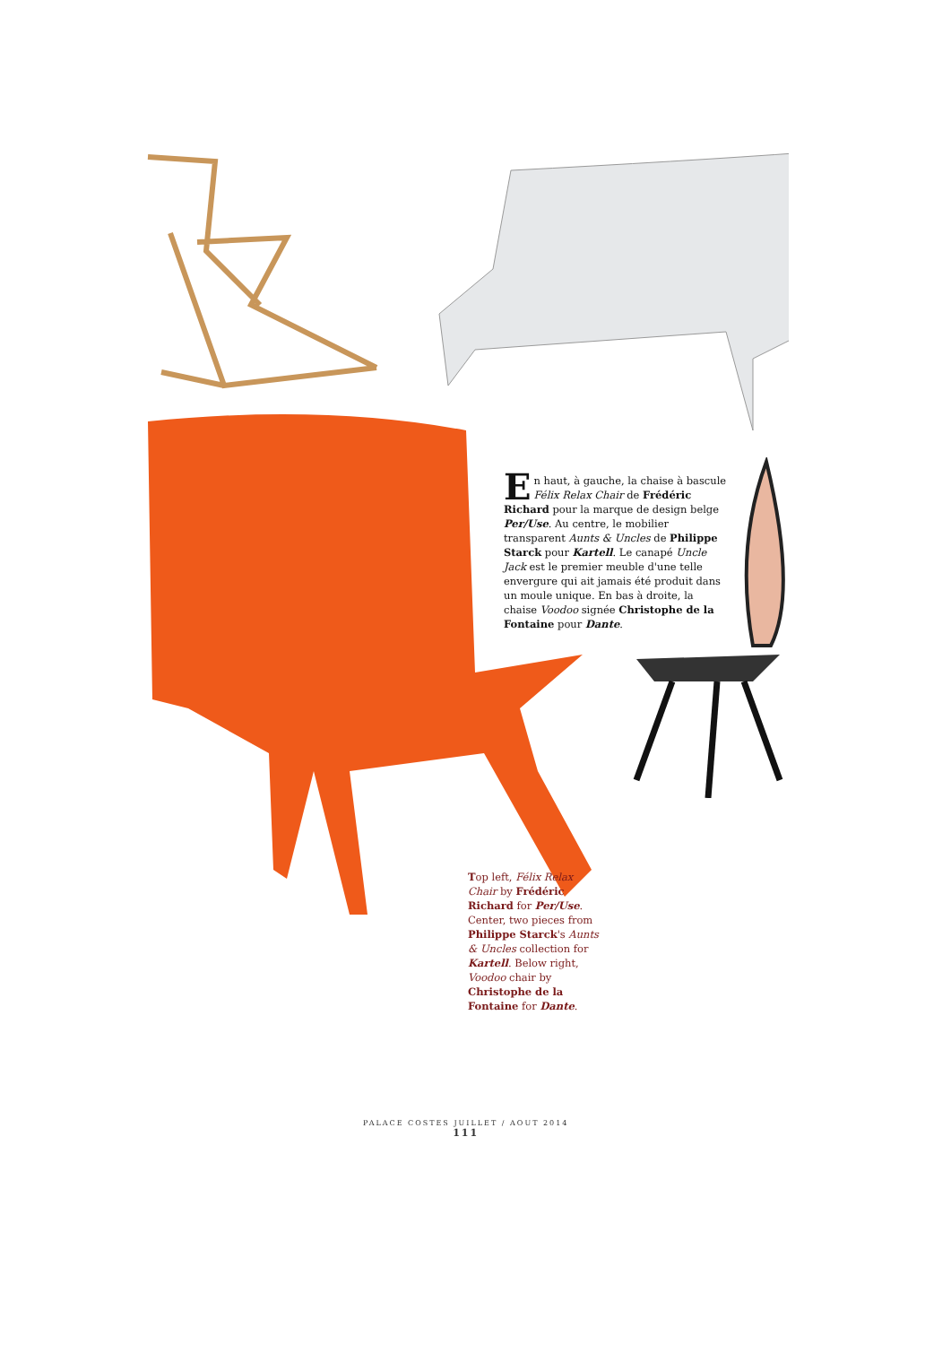En haut, à gauche, la chaise à bascule Félix Relax Chair de Frédéric Richard pour la marque de design belge Per/Use. Au centre, le mobilier transparent Aunts & Uncles de Philippe Starck pour Kartell. Le canapé Uncle Jack est le premier meuble d'une telle envergure qui ait jamais été produit dans un moule unique. En bas à droite, la chaise Voodoo signée Christophe de la Fontaine pour Dante.
Top left, Félix Relax Chair by Frédéric Richard for Per/Use. Center, two pieces from Philippe Starck's Aunts & Uncles collection for Kartell. Below right, Voodoo chair by Christophe de la Fontaine for Dante.
PALACE COSTES JUILLET / AOUT 2014
111